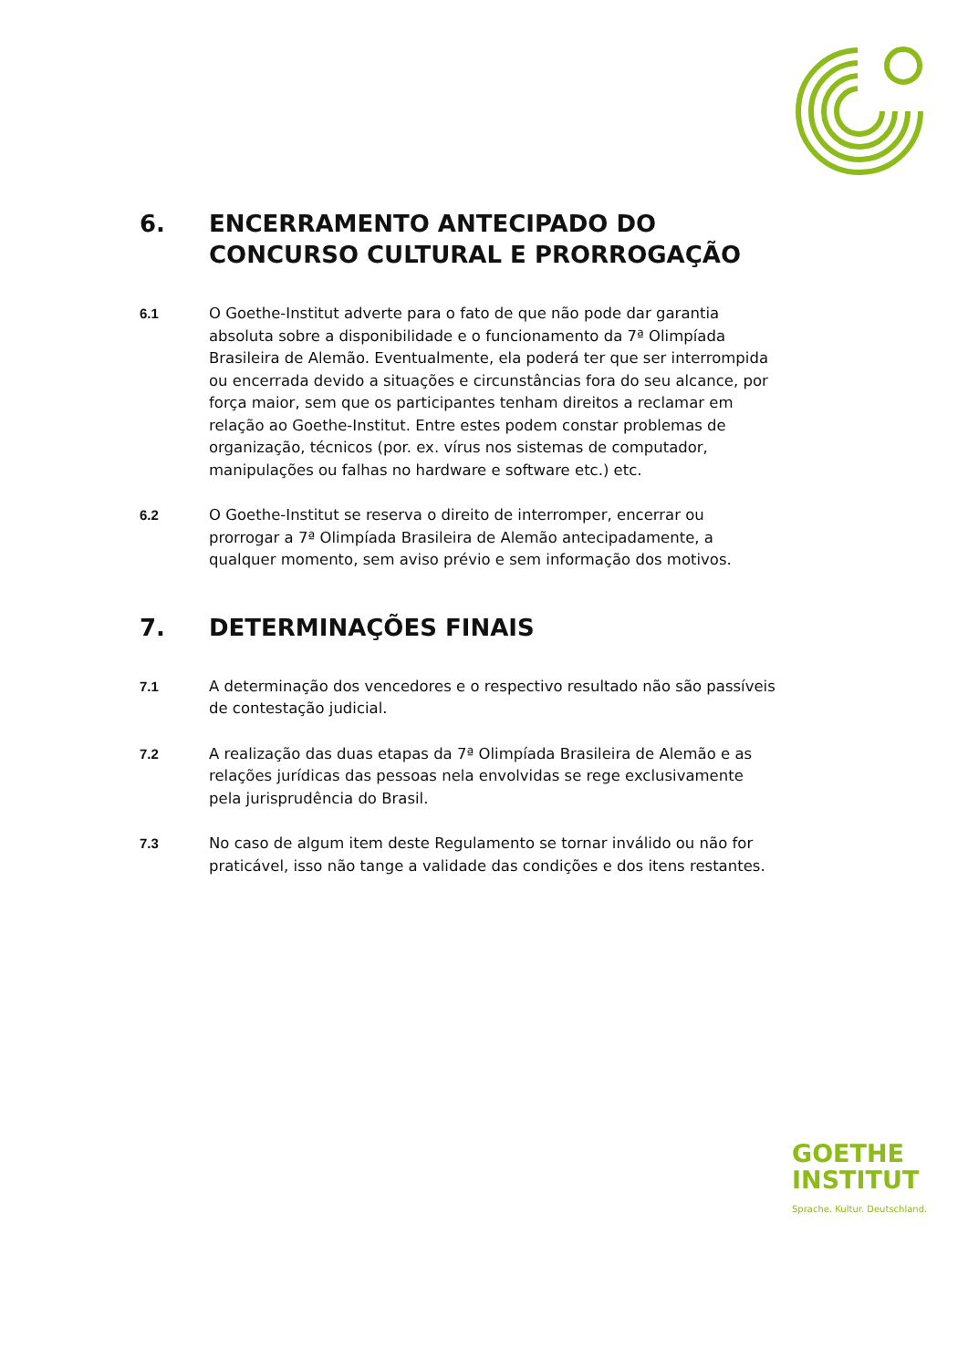6. ENCERRAMENTO ANTECIPADO DO CONCURSO CULTURAL E PRORROGAÇÃO
6.1 O Goethe-Institut adverte para o fato de que não pode dar garantia absoluta sobre a disponibilidade e o funcionamento da 7ª Olimpíada Brasileira de Alemão. Eventualmente, ela poderá ter que ser interrompida ou encerrada devido a situações e circunstâncias fora do seu alcance, por força maior, sem que os participantes tenham direitos a reclamar em relação ao Goethe-Institut. Entre estes podem constar problemas de organização, técnicos (por. ex. vírus nos sistemas de computador, manipulações ou falhas no hardware e software etc.) etc.
6.2 O Goethe-Institut se reserva o direito de interromper, encerrar ou prorrogar a 7ª Olimpíada Brasileira de Alemão antecipadamente, a qualquer momento, sem aviso prévio e sem informação dos motivos.
7. DETERMINAÇÕES FINAIS
7.1 A determinação dos vencedores e o respectivo resultado não são passíveis de contestação judicial.
7.2 A realização das duas etapas da 7ª Olimpíada Brasileira de Alemão e as relações jurídicas das pessoas nela envolvidas se rege exclusivamente pela jurisprudência do Brasil.
7.3 No caso de algum item deste Regulamento se tornar inválido ou não for praticável, isso não tange a validade das condições e dos itens restantes.
GOETHE
INSTITUT
Sprache. Kultur. Deutschland.